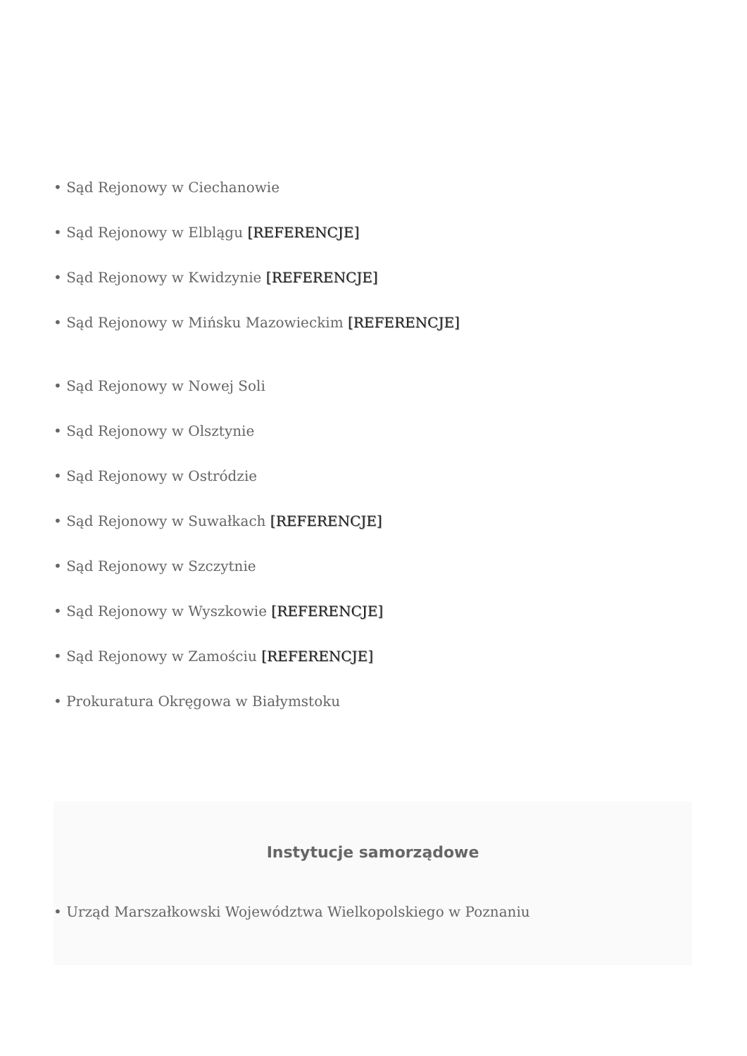• Sąd Rejonowy w Ciechanowie
• Sąd Rejonowy w Elblągu [REFERENCJE]
• Sąd Rejonowy w Kwidzynie [REFERENCJE]
• Sąd Rejonowy w Mińsku Mazowieckim [REFERENCJE]
• Sąd Rejonowy w Nowej Soli
• Sąd Rejonowy w Olsztynie
• Sąd Rejonowy w Ostródzie
• Sąd Rejonowy w Suwałkach [REFERENCJE]
• Sąd Rejonowy w Szczytnie
• Sąd Rejonowy w Wyszkowie [REFERENCJE]
• Sąd Rejonowy w Zamościu [REFERENCJE]
• Prokuratura Okręgowa w Białymstoku
Instytucje samorządowe
• Urząd Marszałkowski Województwa Wielkopolskiego w Poznaniu